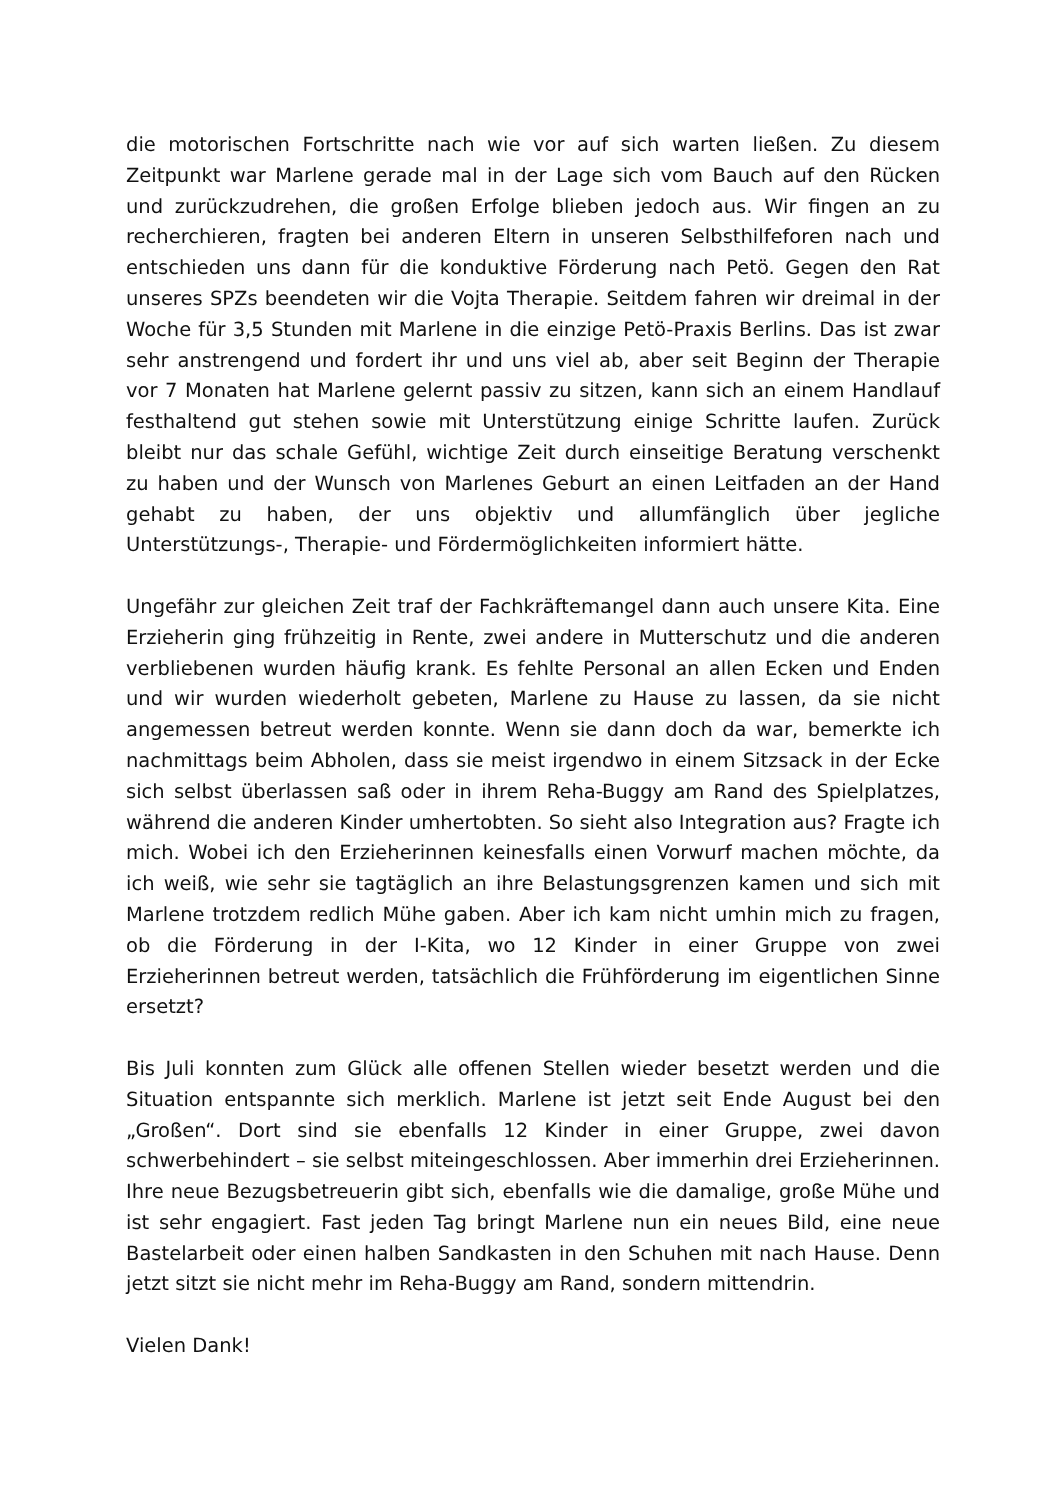die motorischen Fortschritte nach wie vor auf sich warten ließen. Zu diesem Zeitpunkt war Marlene gerade mal in der Lage sich vom Bauch auf den Rücken und zurückzudrehen, die großen Erfolge blieben jedoch aus. Wir fingen an zu recherchieren, fragten bei anderen Eltern in unseren Selbsthilfeforen nach und entschieden uns dann für die konduktive Förderung nach Petö. Gegen den Rat unseres SPZs beendeten wir die Vojta Therapie. Seitdem fahren wir dreimal in der Woche für 3,5 Stunden mit Marlene in die einzige Petö-Praxis Berlins. Das ist zwar sehr anstrengend und fordert ihr und uns viel ab, aber seit Beginn der Therapie vor 7 Monaten hat Marlene gelernt passiv zu sitzen, kann sich an einem Handlauf festhaltend gut stehen sowie mit Unterstützung einige Schritte laufen. Zurück bleibt nur das schale Gefühl, wichtige Zeit durch einseitige Beratung verschenkt zu haben und der Wunsch von Marlenes Geburt an einen Leitfaden an der Hand gehabt zu haben, der uns objektiv und allumfänglich über jegliche Unterstützungs-, Therapie- und Fördermöglichkeiten informiert hätte.
Ungefähr zur gleichen Zeit traf der Fachkräftemangel dann auch unsere Kita. Eine Erzieherin ging frühzeitig in Rente, zwei andere in Mutterschutz und die anderen verbliebenen wurden häufig krank. Es fehlte Personal an allen Ecken und Enden und wir wurden wiederholt gebeten, Marlene zu Hause zu lassen, da sie nicht angemessen betreut werden konnte. Wenn sie dann doch da war, bemerkte ich nachmittags beim Abholen, dass sie meist irgendwo in einem Sitzsack in der Ecke sich selbst überlassen saß oder in ihrem Reha-Buggy am Rand des Spielplatzes, während die anderen Kinder umhertobten. So sieht also Integration aus? Fragte ich mich. Wobei ich den Erzieherinnen keinesfalls einen Vorwurf machen möchte, da ich weiß, wie sehr sie tagtäglich an ihre Belastungsgrenzen kamen und sich mit Marlene trotzdem redlich Mühe gaben. Aber ich kam nicht umhin mich zu fragen, ob die Förderung in der I-Kita, wo 12 Kinder in einer Gruppe von zwei Erzieherinnen betreut werden, tatsächlich die Frühförderung im eigentlichen Sinne ersetzt?
Bis Juli konnten zum Glück alle offenen Stellen wieder besetzt werden und die Situation entspannte sich merklich. Marlene ist jetzt seit Ende August bei den „Großen“. Dort sind sie ebenfalls 12 Kinder in einer Gruppe, zwei davon schwerbehindert – sie selbst miteingeschlossen. Aber immerhin drei Erzieherinnen. Ihre neue Bezugsbetreuerin gibt sich, ebenfalls wie die damalige, große Mühe und ist sehr engagiert. Fast jeden Tag bringt Marlene nun ein neues Bild, eine neue Bastelarbeit oder einen halben Sandkasten in den Schuhen mit nach Hause. Denn jetzt sitzt sie nicht mehr im Reha-Buggy am Rand, sondern mittendrin.
Vielen Dank!